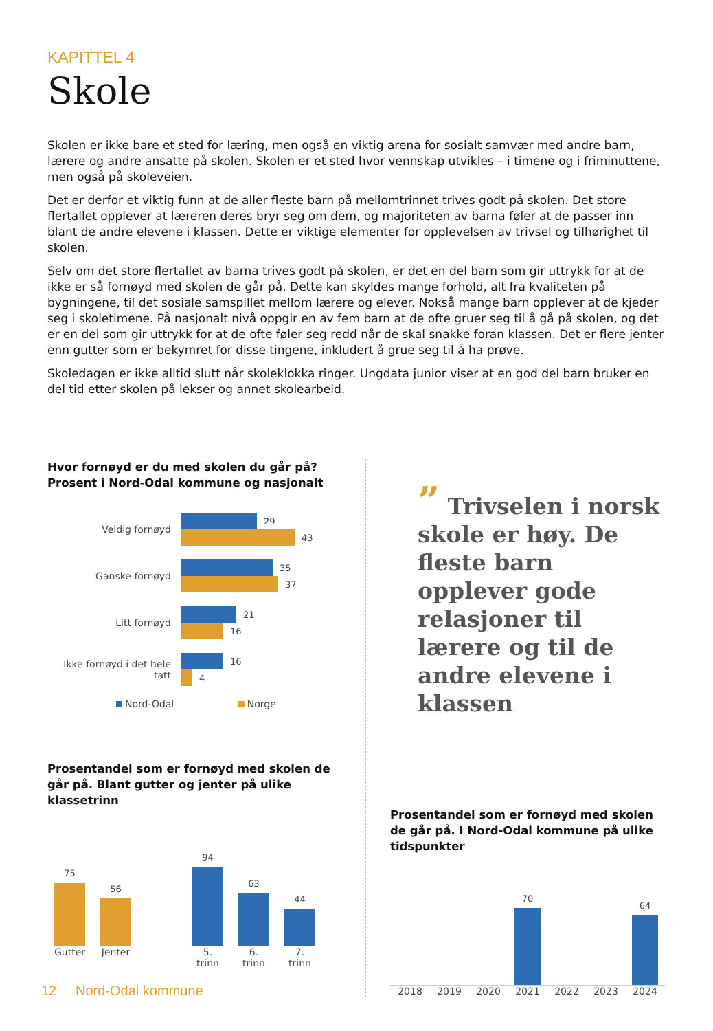KAPITTEL 4
Skole
Skolen er ikke bare et sted for læring, men også en viktig arena for sosialt samvær med andre barn, lærere og andre ansatte på skolen. Skolen er et sted hvor vennskap utvikles – i timene og i friminuttene, men også på skoleveien.
Det er derfor et viktig funn at de aller fleste barn på mellomtrinnet trives godt på skolen. Det store flertallet opplever at læreren deres bryr seg om dem, og majoriteten av barna føler at de passer inn blant de andre elevene i klassen. Dette er viktige elementer for opplevelsen av trivsel og tilhørighet til skolen.
Selv om det store flertallet av barna trives godt på skolen, er det en del barn som gir uttrykk for at de ikke er så fornøyd med skolen de går på. Dette kan skyldes mange forhold, alt fra kvaliteten på bygningene, til det sosiale samspillet mellom lærere og elever. Nokså mange barn opplever at de kjeder seg i skoletimene. På nasjonalt nivå oppgir en av fem barn at de ofte gruer seg til å gå på skolen, og det er en del som gir uttrykk for at de ofte føler seg redd når de skal snakke foran klassen. Det er flere jenter enn gutter som er bekymret for disse tingene, inkludert å grue seg til å ha prøve.
Skoledagen er ikke alltid slutt når skoleklokka ringer. Ungdata junior viser at en god del barn bruker en del tid etter skolen på lekser og annet skolearbeid.
Hvor fornøyd er du med skolen du går på?
Prosent i Nord-Odal kommune og nasjonalt
Veldig fornøyd
29
43
Ganske fornøyd
35
37
Litt fornøyd
21
16
Ikke fornøyd i det hele tatt
16
4
Nord-Odal Norge
Prosentandel som er fornøyd med skolen de går på. Blant gutter og jenter på ulike klassetrinn
75
56
94
63
44
Gutter
Jenter
5. trinn
6. trinn
7. trinn
” Trivselen i norsk skole er høy. De fleste barn opplever gode relasjoner til lærere og til de andre elevene i klassen
Prosentandel som er fornøyd med skolen de går på. I Nord-Odal kommune på ulike tidspunkter
70
64
2018 2019 2020 2021 2022 2023 2024
12 Nord-Odal kommune